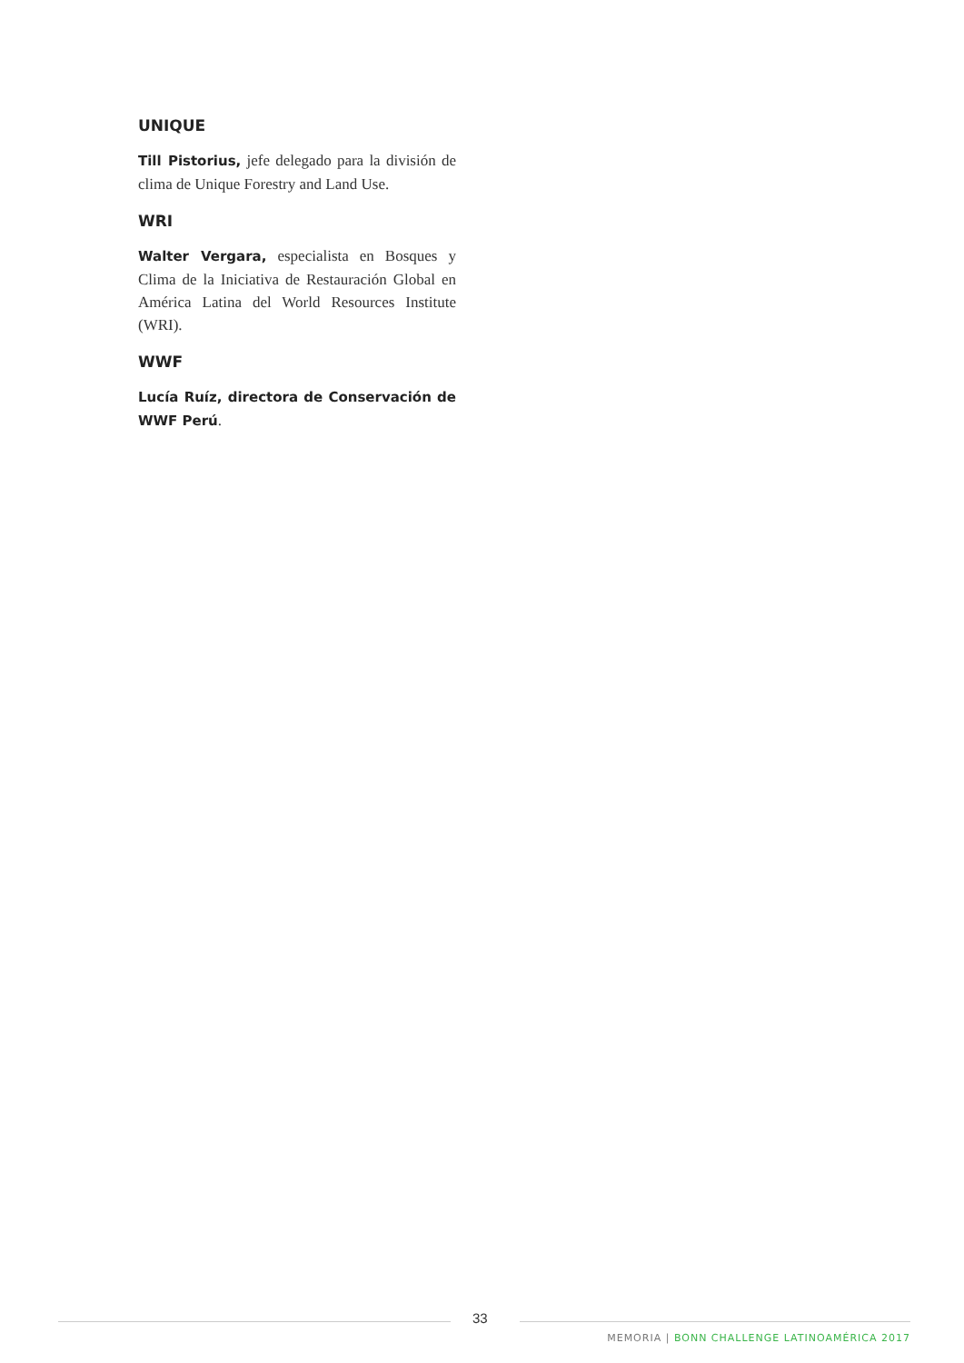UNIQUE
Till Pistorius, jefe delegado para la división de clima de Unique Forestry and Land Use.
WRI
Walter Vergara, especialista en Bosques y Clima de la Iniciativa de Restauración Global en América Latina del World Resources Institute (WRI).
WWF
Lucía Ruíz, directora de Conservación de WWF Perú.
33
MEMORIA | BONN CHALLENGE LATINOAMÉRICA 2017